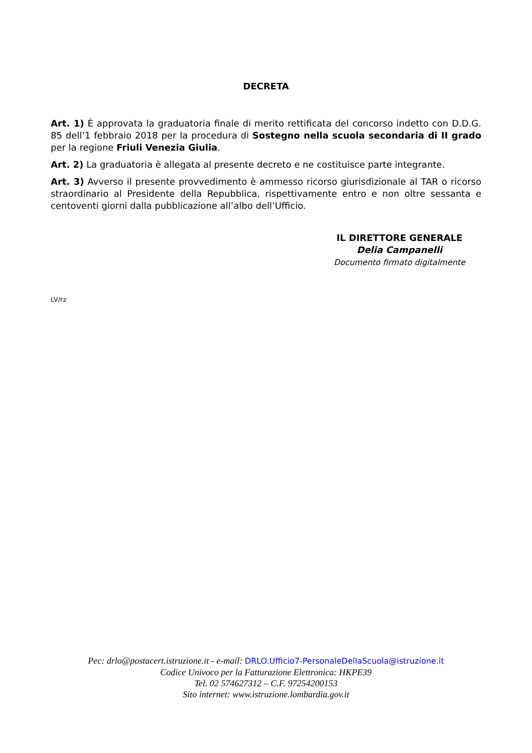DECRETA
Art. 1) È approvata la graduatoria finale di merito rettificata del concorso indetto con D.D.G. 85 dell’1 febbraio 2018 per la procedura di Sostegno nella scuola secondaria di II grado per la regione Friuli Venezia Giulia.
Art. 2) La graduatoria è allegata al presente decreto e ne costituisce parte integrante.
Art. 3) Avverso il presente provvedimento è ammesso ricorso giurisdizionale al TAR o ricorso straordinario al Presidente della Repubblica, rispettivamente entro e non oltre sessanta e centoventi giorni dalla pubblicazione all’albo dell’Ufficio.
IL DIRETTORE GENERALE
Delia Campanelli
Documento firmato digitalmente
LV/rz
Pec: drlo@postacert.istruzione.it - e-mail: DRLO.Ufficio7-PersonaleDellaScuola@istruzione.it
Codice Univoco per la Fatturazione Elettronica: HKPE39
Tel. 02 574627312 – C.F. 97254200153
Sito internet: www.istruzione.lombardia.gov.it